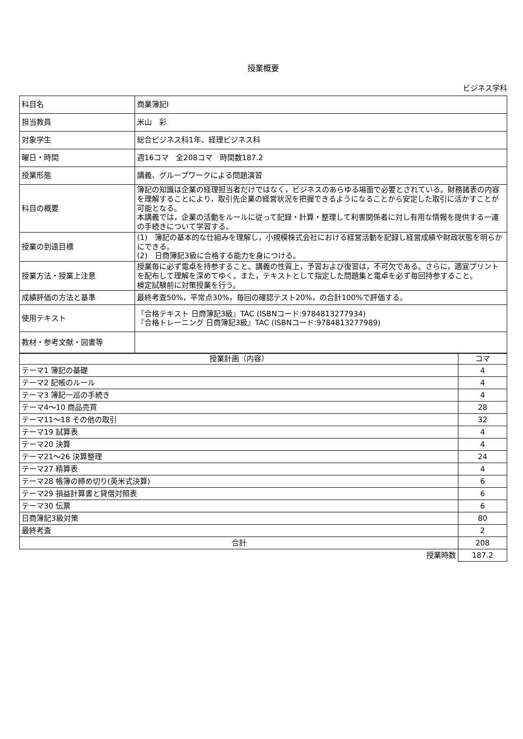授業概要
ビジネス学科
| 科目名 | 商業簿記I |
| 担当教員 | 米山 彩 |
| 対象学生 | 総合ビジネス科1年、経理ビジネス科 |
| 曜日・時間 | 週16コマ 全208コマ 時間数187.2 |
| 授業形態 | 講義、グループワークによる問題演習 |
| 科目の概要 | 簿記の知識は企業の経理担当者だけではなく，ビジネスのあらゆる場面で必要とされている。財務諸表の内容を理解することにより，取引先企業の経営状況を把握できるようになることから安定した取引に活かすことが可能となる。 本講義では，企業の活動をルールに従って記録・計算・整理して利害関係者に対し有用な情報を提供する一連の手続きについて学習する。 |
| 授業の到達目標 | (1) 簿記の基本的な仕組みを理解し，小規模株式会社における経営活動を記録し経営成績や財政状態を明らかにできる。 (2) 日商簿記3級に合格する能力を身につける。 |
| 授業方法・授業上注意 | 授業毎に必ず電卓を持参すること。講義の性質上，予習および復習は，不可欠である。さらに，適宜プリントを配布して理解を深めてゆく。また，テキストとして指定した問題集と電卓を必ず毎回持参すること。 検定試験前に対策授業を行う。 |
| 成績評価の方法と基準 | 最終考査50%，平常点30%，毎回の確認テスト20%，の合計100%で評価する。 |
| 使用テキスト | 『合格テキスト 日商簿記3級』TAC (ISBNコード:9784813277934) 『合格トレーニング 日商簿記3級』TAC (ISBNコード:9784813277989) |
| 教材・参考文献・図書等 | |
| 授業計画（内容） | コマ |
| --- | --- |
| テーマ1 簿記の基礎 | 4 |
| テーマ2 記帳のルール | 4 |
| テーマ3 簿記一巡の手続き | 4 |
| テーマ4～10 商品売買 | 28 |
| テーマ11～18 その他の取引 | 32 |
| テーマ19 試算表 | 4 |
| テーマ20 決算 | 4 |
| テーマ21～26 決算整理 | 24 |
| テーマ27 精算表 | 4 |
| テーマ28 帳簿の締め切り(英米式決算) | 6 |
| テーマ29 損益計算書と貸借対照表 | 6 |
| テーマ30 伝票 | 6 |
| 日商簿記3級対策 | 80 |
| 最終考査 | 2 |
| 合計 | 208 |
| 授業時数 | 187.2 |